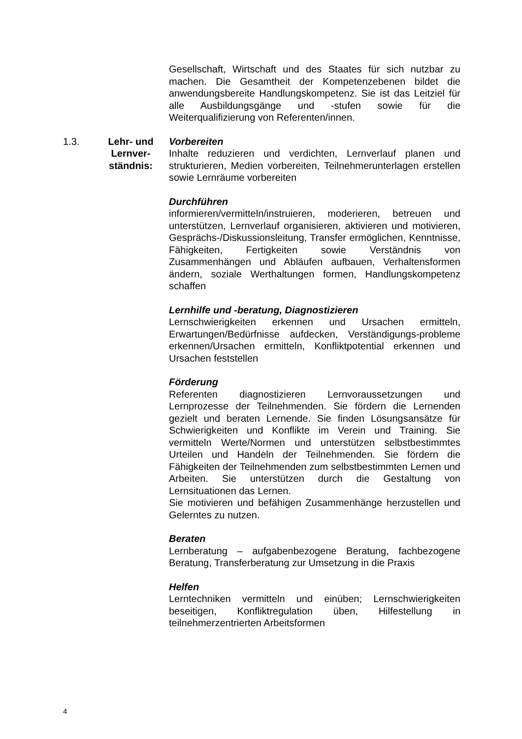Gesellschaft, Wirtschaft und des Staates für sich nutzbar zu machen. Die Gesamtheit der Kompetenzebenen bildet die anwendungsbereite Handlungskompetenz. Sie ist das Leitziel für alle Ausbildungsgänge und -stufen sowie für die Weiterqualifizierung von Referenten/innen.
1.3. Lehr- und Lernver-ständnis:
Vorbereiten
Inhalte reduzieren und verdichten, Lernverlauf planen und strukturieren, Medien vorbereiten, Teilnehmerunterlagen erstellen sowie Lernräume vorbereiten
Durchführen
informieren/vermitteln/instruieren, moderieren, betreuen und unterstützen, Lernverlauf organisieren, aktivieren und motivieren, Gesprächs-/Diskussionsleitung, Transfer ermöglichen, Kenntnisse, Fähigkeiten, Fertigkeiten sowie Verständnis von Zusammenhängen und Abläufen aufbauen, Verhaltensformen ändern, soziale Werthaltungen formen, Handlungskompetenz schaffen
Lernhilfe und -beratung, Diagnostizieren
Lernschwierigkeiten erkennen und Ursachen ermitteln, Erwartungen/Bedürfnisse aufdecken, Verständigungs-probleme erkennen/Ursachen ermitteln, Konfliktpotential erkennen und Ursachen feststellen
Förderung
Referenten diagnostizieren Lernvoraussetzungen und Lernprozesse der Teilnehmenden. Sie fördern die Lernenden gezielt und beraten Lernende. Sie finden Lösungsansätze für Schwierigkeiten und Konflikte im Verein und Training. Sie vermitteln Werte/Normen und unterstützen selbstbestimmtes Urteilen und Handeln der Teilnehmenden. Sie fördern die Fähigkeiten der Teilnehmenden zum selbstbestimmten Lernen und Arbeiten. Sie unterstützen durch die Gestaltung von Lernsituationen das Lernen.
Sie motivieren und befähigen Zusammenhänge herzustellen und Gelerntes zu nutzen.
Beraten
Lernberatung – aufgabenbezogene Beratung, fachbezogene Beratung, Transferberatung zur Umsetzung in die Praxis
Helfen
Lerntechniken vermitteln und einüben; Lernschwierigkeiten beseitigen, Konfliktregulation üben, Hilfestellung in teilnehmerzentrierten Arbeitsformen
4